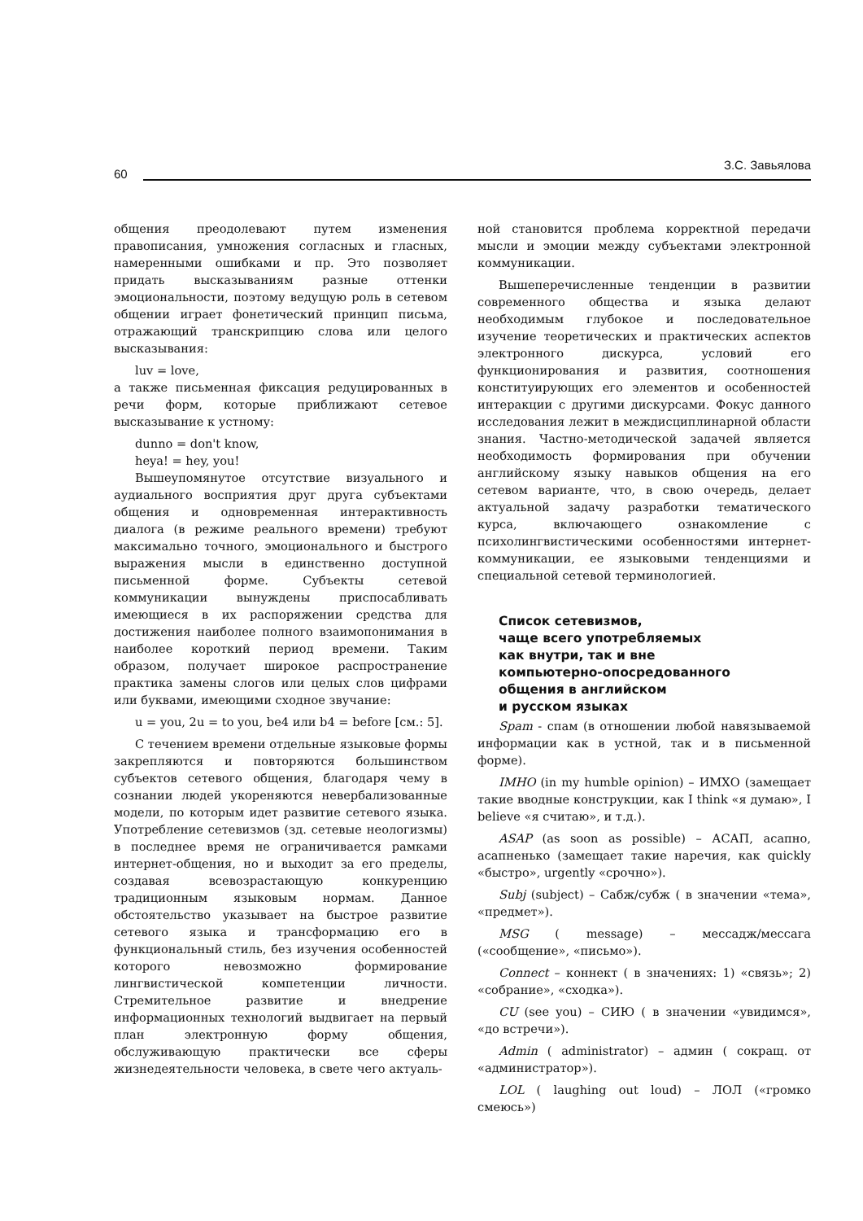60
З.С. Завьялова
общения преодолевают путем изменения правописания, умножения согласных и гласных, намеренными ошибками и пр. Это позволяет придать высказываниям разные оттенки эмоциональности, поэтому ведущую роль в сетевом общении играет фонетический принцип письма, отражающий транскрипцию слова или целого высказывания:
luv = love,
а также письменная фиксация редуцированных в речи форм, которые приближают сетевое высказывание к устному:
dunno = don't know,
heya! = hey, you!
Вышеупомянутое отсутствие визуального и аудиального восприятия друг друга субъектами общения и одновременная интерактивность диалога (в режиме реального времени) требуют максимально точного, эмоционального и быстрого выражения мысли в единственно доступной письменной форме. Субъекты сетевой коммуникации вынуждены приспосабливать имеющиеся в их распоряжении средства для достижения наиболее полного взаимопонимания в наиболее короткий период времени. Таким образом, получает широкое распространение практика замены слогов или целых слов цифрами или буквами, имеющими сходное звучание:
u = you, 2u = to you, be4 или b4 = before [см.: 5].
С течением времени отдельные языковые формы закрепляются и повторяются большинством субъектов сетевого общения, благодаря чему в сознании людей укореняются невербализованные модели, по которым идет развитие сетевого языка. Употребление сетевизмов (зд. сетевые неологизмы) в последнее время не ограничивается рамками интернет-общения, но и выходит за его пределы, создавая всевозрастающую конкуренцию традиционным языковым нормам. Данное обстоятельство указывает на быстрое развитие сетевого языка и трансформацию его в функциональный стиль, без изучения особенностей которого невозможно формирование лингвистической компетенции личности. Стремительное развитие и внедрение информационных технологий выдвигает на первый план электронную форму общения, обслуживающую практически все сферы жизнедеятельности человека, в свете чего актуаль-
ной становится проблема корректной передачи мысли и эмоции между субъектами электронной коммуникации.
Вышеперечисленные тенденции в развитии современного общества и языка делают необходимым глубокое и последовательное изучение теоретических и практических аспектов электронного дискурса, условий его функционирования и развития, соотношения конституирующих его элементов и особенностей интеракции с другими дискурсами. Фокус данного исследования лежит в междисциплинарной области знания. Частно-методической задачей является необходимость формирования при обучении английскому языку навыков общения на его сетевом варианте, что, в свою очередь, делает актуальной задачу разработки тематического курса, включающего ознакомление с психолингвистическими особенностями интернет-коммуникации, ее языковыми тенденциями и специальной сетевой терминологией.
Список сетевизмов,
чаще всего употребляемых
как внутри, так и вне
компьютерно-опосредованного
общения в английском
и русском языках
Spam - спам (в отношении любой навязываемой информации как в устной, так и в письменной форме).
IMHO (in my humble opinion) – ИМХО (замещает такие вводные конструкции, как I think «я думаю», I believe «я считаю», и т.д.).
ASAP (as soon as possible) – АСАП, асапно, асапненько (замещает такие наречия, как quickly «быстро», urgently «срочно»).
Subj (subject) – Сабж/субж ( в значении «тема», «предмет»).
MSG ( message) – мессадж/мессага («сообщение», «письмо»).
Connect – коннект ( в значениях: 1) «связь»; 2) «собрание», «сходка»).
CU (see you) – СИЮ ( в значении «увидимся», «до встречи»).
Admin ( administrator) – админ ( сокращ. от «администратор»).
LOL ( laughing out loud) – ЛОЛ («громко смеюсь»)